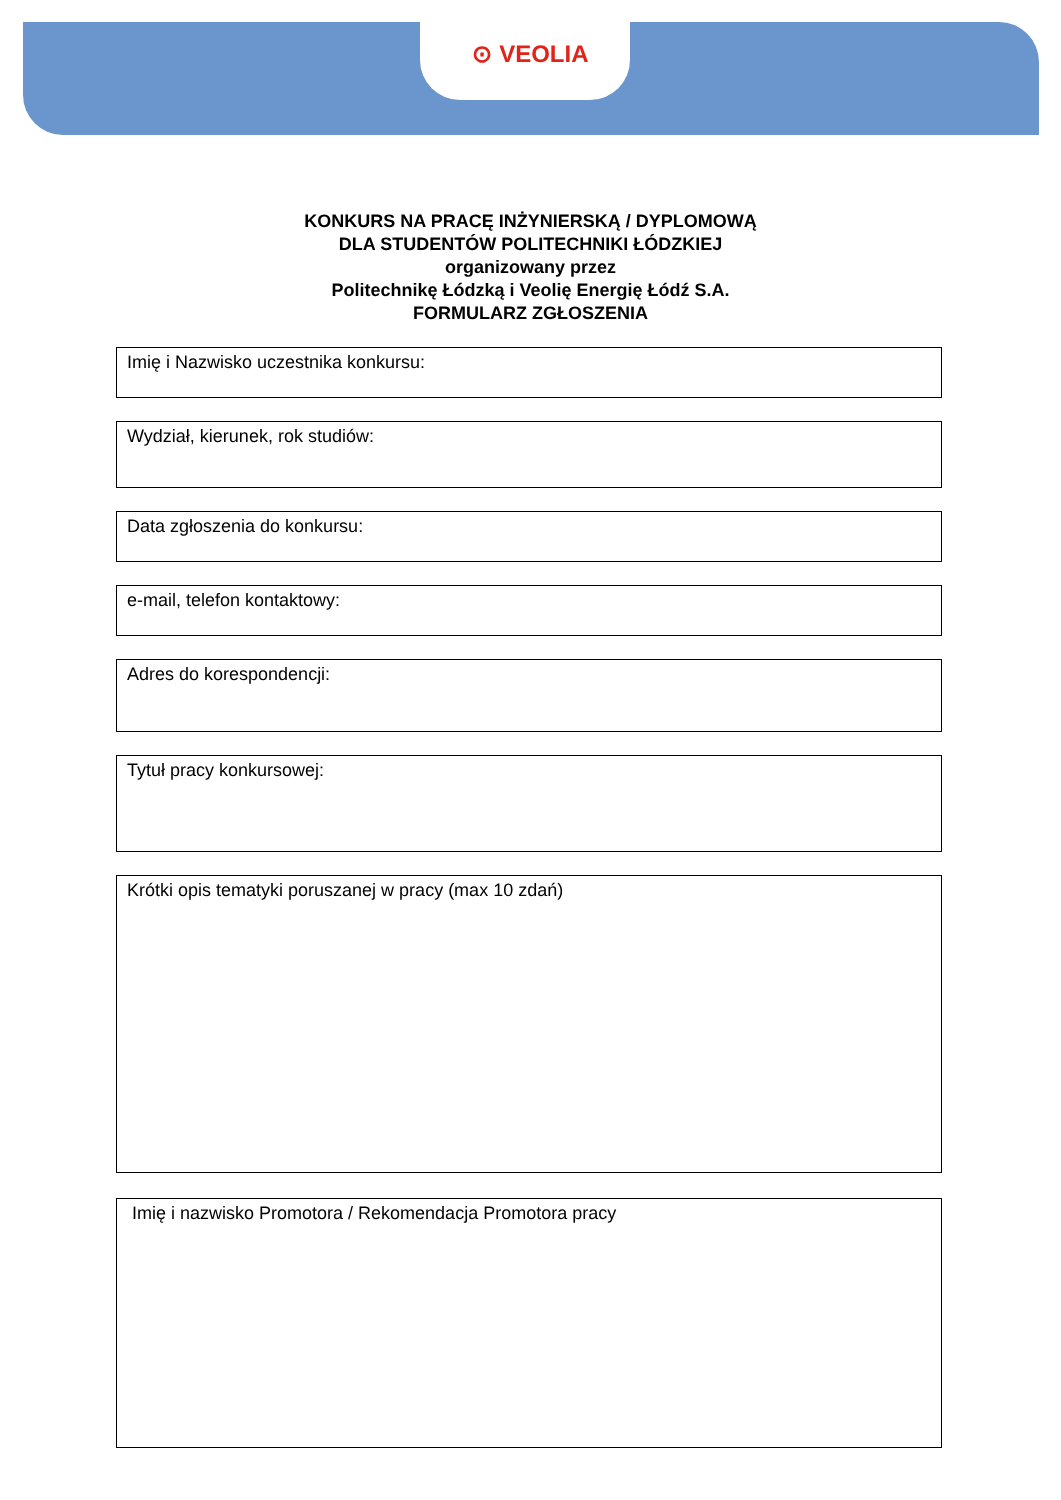⊙ VEOLIA
KONKURS NA PRACĘ INŻYNIERSKĄ / DYPLOMOWĄ
DLA STUDENTÓW POLITECHNIKI ŁÓDZKIEJ
organizowany przez
Politechnikę Łódzką i Veolię Energię Łódź S.A.
FORMULARZ ZGŁOSZENIA
Imię i Nazwisko uczestnika konkursu:
Wydział, kierunek, rok studiów:
Data zgłoszenia do konkursu:
e-mail, telefon kontaktowy:
Adres do korespondencji:
Tytuł pracy konkursowej:
Krótki opis tematyki poruszanej w pracy (max 10 zdań)
Imię i nazwisko Promotora / Rekomendacja Promotora pracy